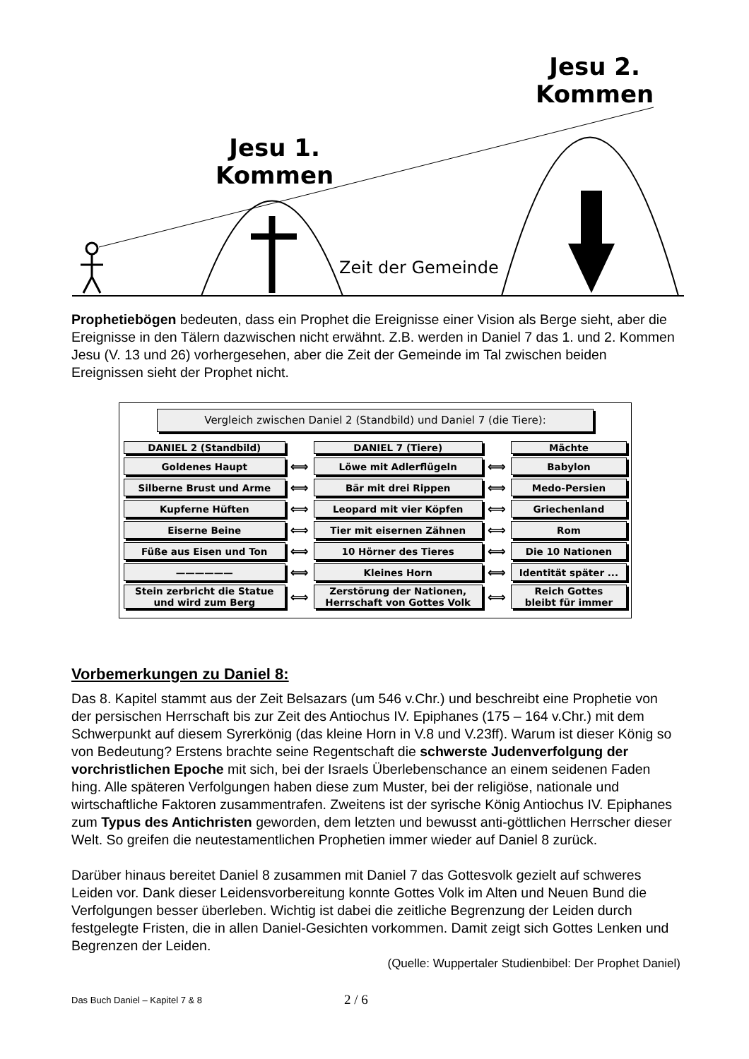Jesu 1.
Kommen
Jesu 2.
Kommen
Zeit der Gemeinde
Prophetiebögen bedeuten, dass ein Prophet die Ereignisse einer Vision als Berge sieht, aber die Ereignisse in den Tälern dazwischen nicht erwähnt. Z.B. werden in Daniel 7 das 1. und 2. Kommen Jesu (V. 13 und 26) vorhergesehen, aber die Zeit der Gemeinde im Tal zwischen beiden Ereignissen sieht der Prophet nicht.
Vergleich zwischen Daniel 2 (Standbild) und Daniel 7 (die Tiere):
| DANIEL 2 (Standbild) | | DANIEL 7 (Tiere) | | Mächte |
| Goldenes Haupt | ⟺ | Löwe mit Adlerflügeln | ⟺ | Babylon |
| Silberne Brust und Arme | ⟺ | Bär mit drei Rippen | ⟺ | Medo-Persien |
| Kupferne Hüften | ⟺ | Leopard mit vier Köpfen | ⟺ | Griechenland |
| Eiserne Beine | ⟺ | Tier mit eisernen Zähnen | ⟺ | Rom |
| Füße aus Eisen und Ton | ⟺ | 10 Hörner des Tieres | ⟺ | Die 10 Nationen |
| —————— | ⟺ | Kleines Horn | ⟺ | Identität später ... |
| Stein zerbricht die Statue und wird zum Berg | ⟺ | Zerstörung der Nationen, Herrschaft von Gottes Volk | ⟺ | Reich Gottes bleibt für immer |
Vorbemerkungen zu Daniel 8:
Das 8. Kapitel stammt aus der Zeit Belsazars (um 546 v.Chr.) und beschreibt eine Prophetie von der persischen Herrschaft bis zur Zeit des Antiochus IV. Epiphanes (175 – 164 v.Chr.) mit dem Schwerpunkt auf diesem Syrerkönig (das kleine Horn in V.8 und V.23ff). Warum ist dieser König so von Bedeutung? Erstens brachte seine Regentschaft die schwerste Judenverfolgung der vorchristlichen Epoche mit sich, bei der Israels Überlebenschance an einem seidenen Faden hing. Alle späteren Verfolgungen haben diese zum Muster, bei der religiöse, nationale und wirtschaftliche Faktoren zusammentrafen. Zweitens ist der syrische König Antiochus IV. Epiphanes zum Typus des Antichristen geworden, dem letzten und bewusst anti-göttlichen Herrscher dieser Welt. So greifen die neutestamentlichen Prophetien immer wieder auf Daniel 8 zurück.
Darüber hinaus bereitet Daniel 8 zusammen mit Daniel 7 das Gottesvolk gezielt auf schweres Leiden vor. Dank dieser Leidensvorbereitung konnte Gottes Volk im Alten und Neuen Bund die Verfolgungen besser überleben. Wichtig ist dabei die zeitliche Begrenzung der Leiden durch festgelegte Fristen, die in allen Daniel-Gesichten vorkommen. Damit zeigt sich Gottes Lenken und Begrenzen der Leiden.
(Quelle: Wuppertaler Studienbibel: Der Prophet Daniel)
Das Buch Daniel – Kapitel 7 & 8 2 / 6